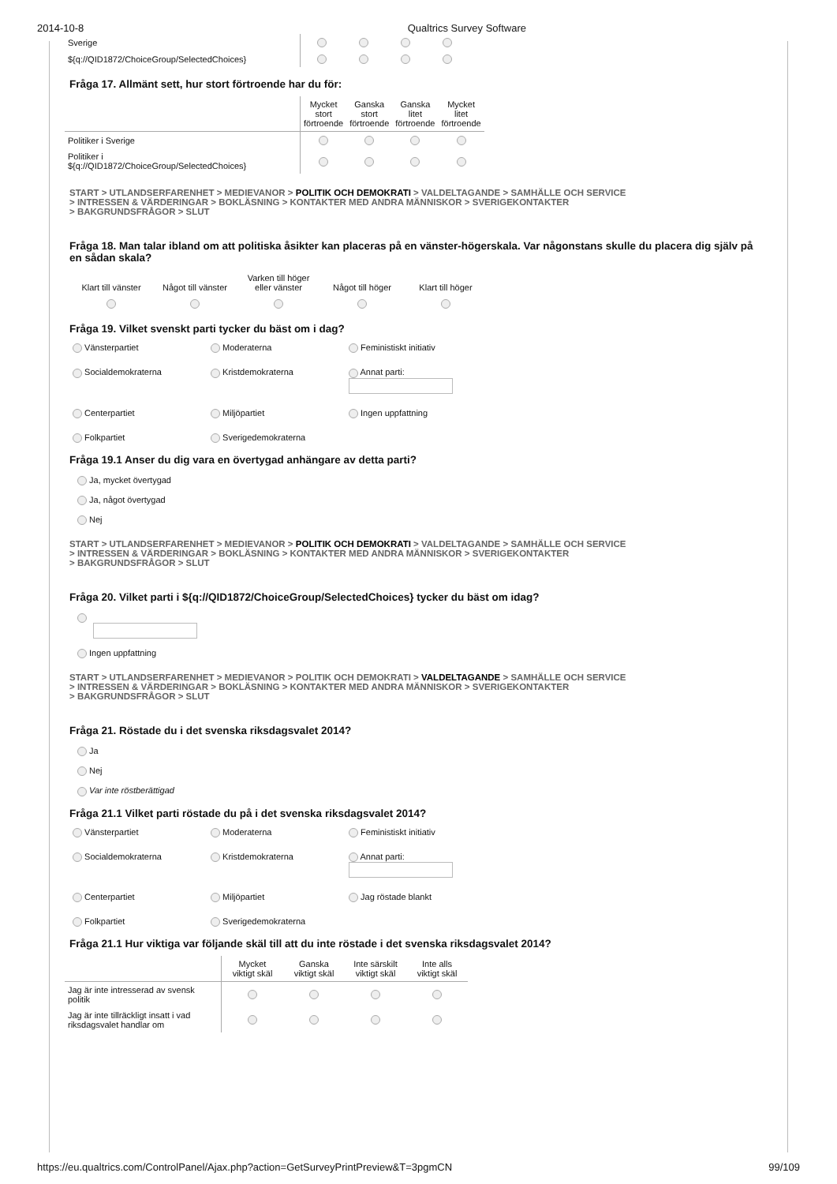2014-10-8 Qualtrics Survey Software
| Sverige | | | | |
| ${q://QID1872/ChoiceGroup/SelectedChoices} | | | | |
Fråga 17. Allmänt sett, hur stort förtroende har du för:
| | Mycket stort förtroende | Ganska stort förtroende | Ganska litet förtroende | Mycket litet förtroende |
| Politiker i Sverige | | | | |
| Politiker i ${q://QID1872/ChoiceGroup/SelectedChoices} | | | | |
START > UTLANDSERFARENHET > MEDIEVANOR > POLITIK OCH DEMOKRATI > VALDELTAGANDE > SAMHÄLLE OCH SERVICE
> INTRESSEN & VÄRDERINGAR > BOKLÄSNING > KONTAKTER MED ANDRA MÄNNISKOR > SVERIGEKONTAKTER
> BAKGRUNDSFRÅGOR > SLUT
Fråga 18. Man talar ibland om att politiska åsikter kan placeras på en vänster-högerskala. Var någonstans skulle du placera dig själv på en sådan skala?
| Klart till vänster | Något till vänster | Varken till höger eller vänster | Något till höger | Klart till höger |
Fråga 19. Vilket svenskt parti tycker du bäst om i dag?
Vänsterpartiet
Moderaterna
Feministiskt initiativ
Socialdemokraterna
Kristdemokraterna
Annat parti:
Centerpartiet
Miljöpartiet
Ingen uppfattning
Folkpartiet
Sverigedemokraterna
Fråga 19.1 Anser du dig vara en övertygad anhängare av detta parti?
Ja, mycket övertygad
Ja, något övertygad
Nej
START > UTLANDSERFARENHET > MEDIEVANOR > POLITIK OCH DEMOKRATI > VALDELTAGANDE > SAMHÄLLE OCH SERVICE
> INTRESSEN & VÄRDERINGAR > BOKLÄSNING > KONTAKTER MED ANDRA MÄNNISKOR > SVERIGEKONTAKTER
> BAKGRUNDSFRÅGOR > SLUT
Fråga 20. Vilket parti i ${q://QID1872/ChoiceGroup/SelectedChoices} tycker du bäst om idag?
Ingen uppfattning
START > UTLANDSERFARENHET > MEDIEVANOR > POLITIK OCH DEMOKRATI > VALDELTAGANDE > SAMHÄLLE OCH SERVICE
> INTRESSEN & VÄRDERINGAR > BOKLÄSNING > KONTAKTER MED ANDRA MÄNNISKOR > SVERIGEKONTAKTER
> BAKGRUNDSFRÅGOR > SLUT
Fråga 21. Röstade du i det svenska riksdagsvalet 2014?
Ja
Nej
Var inte röstberättigad
Fråga 21.1 Vilket parti röstade du på i det svenska riksdagsvalet 2014?
Vänsterpartiet
Moderaterna
Feministiskt initiativ
Socialdemokraterna
Kristdemokraterna
Annat parti:
Centerpartiet
Miljöpartiet
Jag röstade blankt
Folkpartiet
Sverigedemokraterna
Fråga 21.1 Hur viktiga var följande skäl till att du inte röstade i det svenska riksdagsvalet 2014?
| | Mycket viktigt skäl | Ganska viktigt skäl | Inte särskilt viktigt skäl | Inte alls viktigt skäl |
| Jag är inte intresserad av svensk politik | | | | |
| Jag är inte tillräckligt insatt i vad riksdagsvalet handlar om | | | | |
https://eu.qualtrics.com/ControlPanel/Ajax.php?action=GetSurveyPrintPreview&T=3pgmCN 99/109